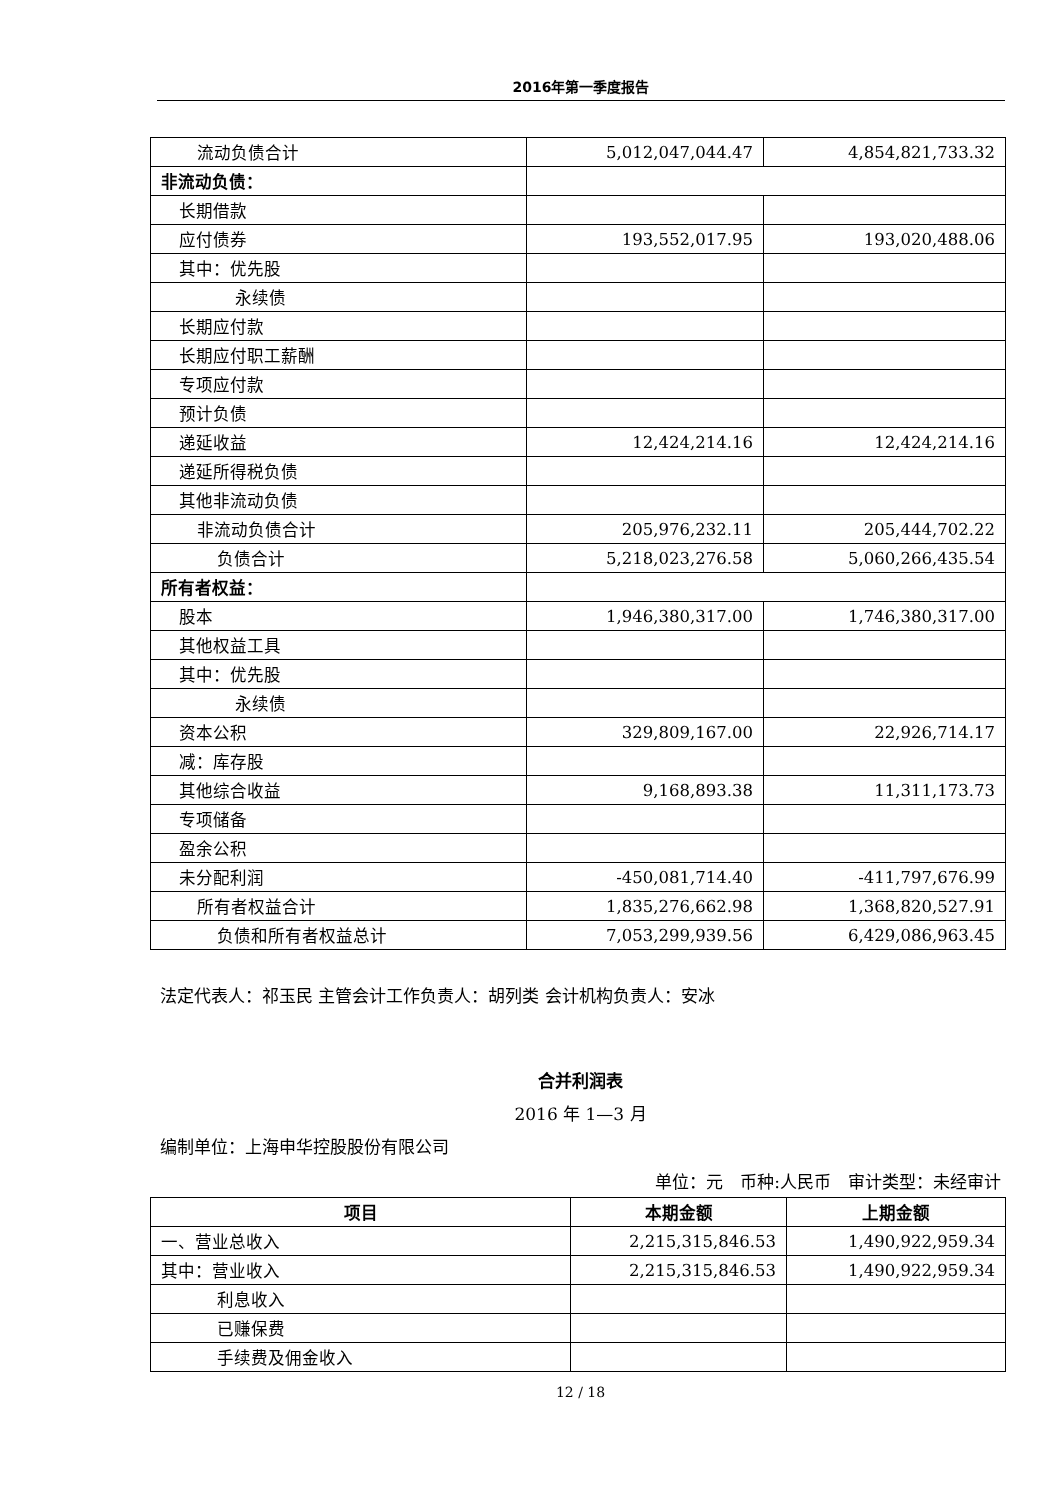2016年第一季度报告
| 流动负债合计 | 5,012,047,044.47 | 4,854,821,733.32 |
| 非流动负债： | | |
| 长期借款 | | |
| 应付债券 | 193,552,017.95 | 193,020,488.06 |
| 其中：优先股 | | |
| 永续债 | | |
| 长期应付款 | | |
| 长期应付职工薪酬 | | |
| 专项应付款 | | |
| 预计负债 | | |
| 递延收益 | 12,424,214.16 | 12,424,214.16 |
| 递延所得税负债 | | |
| 其他非流动负债 | | |
| 非流动负债合计 | 205,976,232.11 | 205,444,702.22 |
| 负债合计 | 5,218,023,276.58 | 5,060,266,435.54 |
| 所有者权益： | | |
| 股本 | 1,946,380,317.00 | 1,746,380,317.00 |
| 其他权益工具 | | |
| 其中：优先股 | | |
| 永续债 | | |
| 资本公积 | 329,809,167.00 | 22,926,714.17 |
| 减：库存股 | | |
| 其他综合收益 | 9,168,893.38 | 11,311,173.73 |
| 专项储备 | | |
| 盈余公积 | | |
| 未分配利润 | -450,081,714.40 | -411,797,676.99 |
| 所有者权益合计 | 1,835,276,662.98 | 1,368,820,527.91 |
| 负债和所有者权益总计 | 7,053,299,939.56 | 6,429,086,963.45 |
法定代表人：祁玉民 主管会计工作负责人：胡列类 会计机构负责人：安冰
合并利润表
2016 年 1—3 月
编制单位：上海申华控股股份有限公司
单位：元　币种:人民币　审计类型：未经审计
| 项目 | 本期金额 | 上期金额 |
| --- | --- | --- |
| 一、营业总收入 | 2,215,315,846.53 | 1,490,922,959.34 |
| 其中：营业收入 | 2,215,315,846.53 | 1,490,922,959.34 |
| 利息收入 | | |
| 已赚保费 | | |
| 手续费及佣金收入 | | |
12 / 18